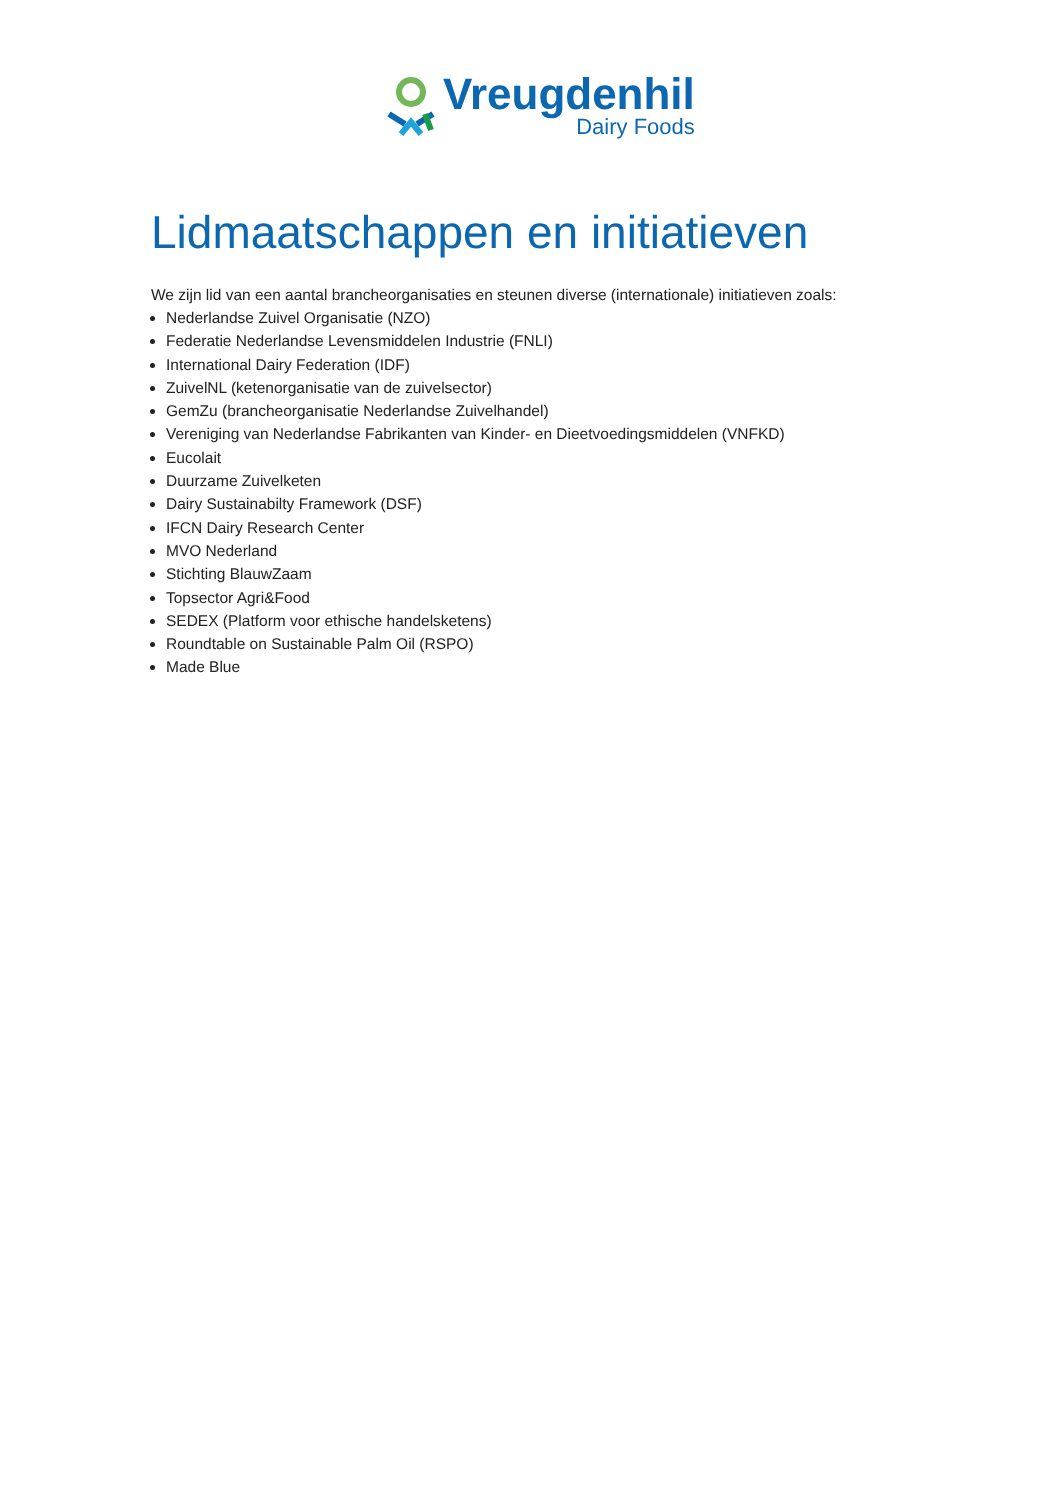Vreugdenhil
Dairy Foods
Lidmaatschappen en initiatieven
We zijn lid van een aantal brancheorganisaties en steunen diverse (internationale) initiatieven zoals:
Nederlandse Zuivel Organisatie (NZO)
Federatie Nederlandse Levensmiddelen Industrie (FNLI)
International Dairy Federation (IDF)
ZuivelNL (ketenorganisatie van de zuivelsector)
GemZu (brancheorganisatie Nederlandse Zuivelhandel)
Vereniging van Nederlandse Fabrikanten van Kinder- en Dieetvoedingsmiddelen (VNFKD)
Eucolait
Duurzame Zuivelketen
Dairy Sustainabilty Framework (DSF)
IFCN Dairy Research Center
MVO Nederland
Stichting BlauwZaam
Topsector Agri&Food
SEDEX (Platform voor ethische handelsketens)
Roundtable on Sustainable Palm Oil (RSPO)
Made Blue